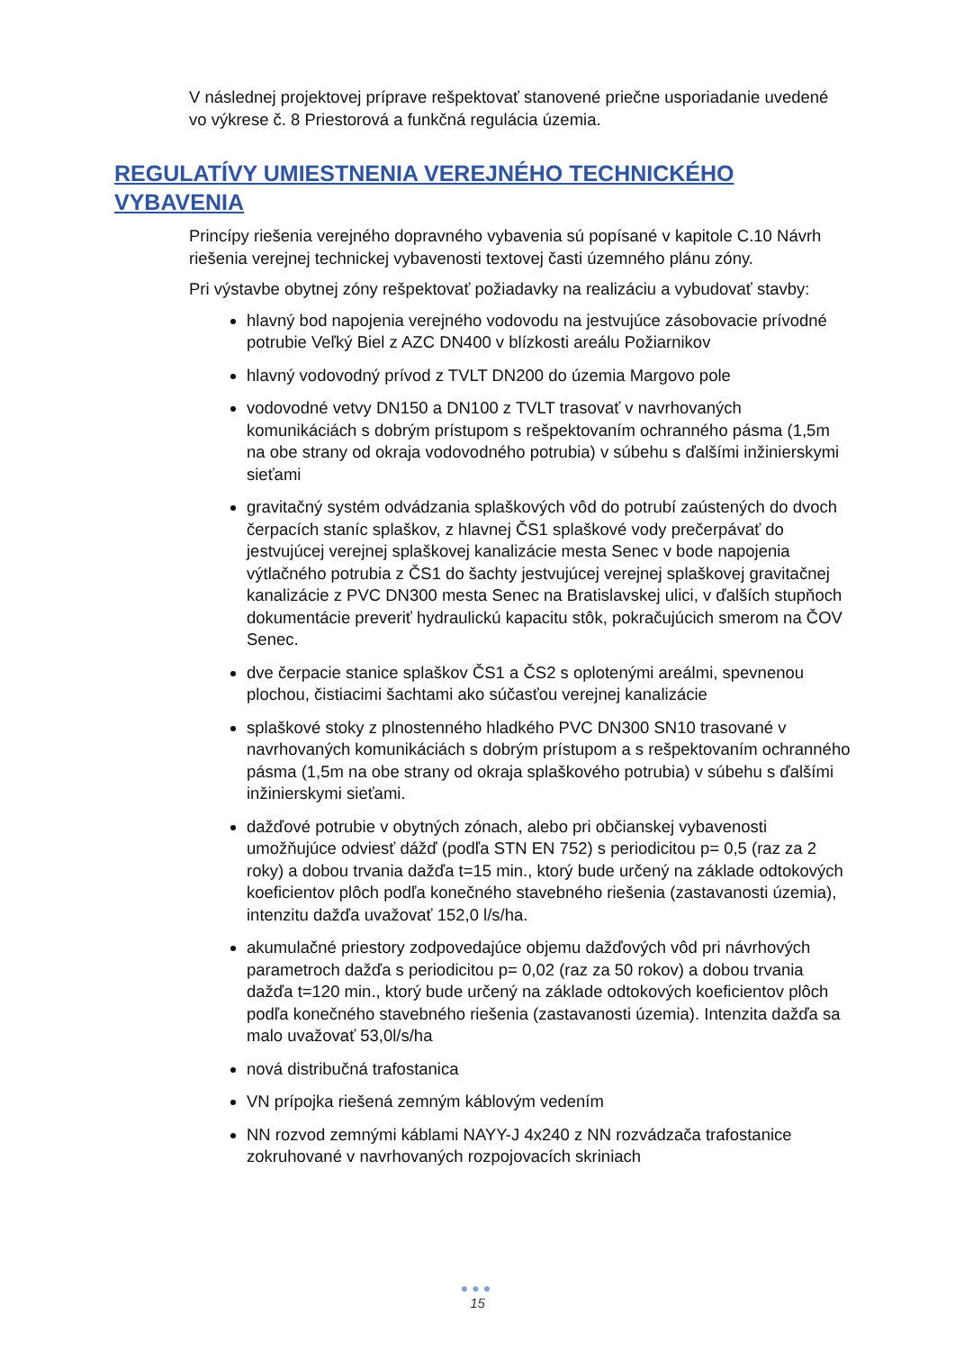V následnej projektovej príprave rešpektovať stanovené priečne usporiadanie uvedené vo výkrese č. 8 Priestorová a funkčná regulácia územia.
REGULATÍVY UMIESTNENIA VEREJNÉHO TECHNICKÉHO VYBAVENIA
Princípy riešenia verejného dopravného vybavenia sú popísané v kapitole C.10 Návrh riešenia verejnej technickej vybavenosti textovej časti územného plánu zóny.
Pri výstavbe obytnej zóny rešpektovať požiadavky na realizáciu a vybudovať stavby:
hlavný bod napojenia verejného vodovodu na jestvujúce zásobovacie prívodné potrubie Veľký Biel z AZC DN400 v blízkosti areálu Požiarnikov
hlavný vodovodný prívod z TVLT DN200 do územia Margovo pole
vodovodné vetvy DN150 a DN100 z TVLT trasovať v navrhovaných komunikáciách s dobrým prístupom s rešpektovaním ochranného pásma (1,5m na obe strany od okraja vodovodného potrubia) v súbehu s ďalšími inžinierskymi sieťami
gravitačný systém odvádzania splaškových vôd do potrubí zaústených do dvoch čerpacích staníc splaškov, z hlavnej ČS1 splaškové vody prečerpávať do jestvujúcej verejnej splaškovej kanalizácie mesta Senec v bode napojenia výtlačného potrubia z ČS1 do šachty jestvujúcej verejnej splaškovej gravitačnej kanalizácie z PVC DN300 mesta Senec na Bratislavskej ulici, v ďalších stupňoch dokumentácie preveriť hydraulickú kapacitu stôk, pokračujúcich smerom na ČOV Senec.
dve čerpacie stanice splaškov ČS1 a ČS2 s oplotenými areálmi, spevnenou plochou, čistiacimi šachtami ako súčasťou verejnej kanalizácie
splaškové stoky z plnostenného hladkého PVC DN300 SN10 trasované v navrhovaných komunikáciách s dobrým prístupom a s rešpektovaním ochranného pásma (1,5m na obe strany od okraja splaškového potrubia) v súbehu s ďalšími inžinierskymi sieťami.
dažďové potrubie v obytných zónach, alebo pri občianskej vybavenosti umožňujúce odviesť dážď (podľa STN EN 752) s periodicitou p= 0,5 (raz za 2 roky) a dobou trvania dažďa t=15 min., ktorý bude určený na základe odtokových koeficientov plôch podľa konečného stavebného riešenia (zastavanosti územia), intenzitu dažďa uvažovať 152,0 l/s/ha.
akumulačné priestory zodpovedajúce objemu dažďových vôd pri návrhových parametroch dažďa s periodicitou p= 0,02 (raz za 50 rokov) a dobou trvania dažďa t=120 min., ktorý bude určený na základe odtokových koeficientov plôch podľa konečného stavebného riešenia (zastavanosti územia). Intenzita dažďa sa malo uvažovať 53,0l/s/ha
nová distribučná trafostanica
VN prípojka riešená zemným káblovým vedením
NN rozvod zemnými káblami NAYY-J 4x240 z NN rozvádzača trafostanice zokruhované v navrhovaných rozpojovacích skriniach
●●●
15